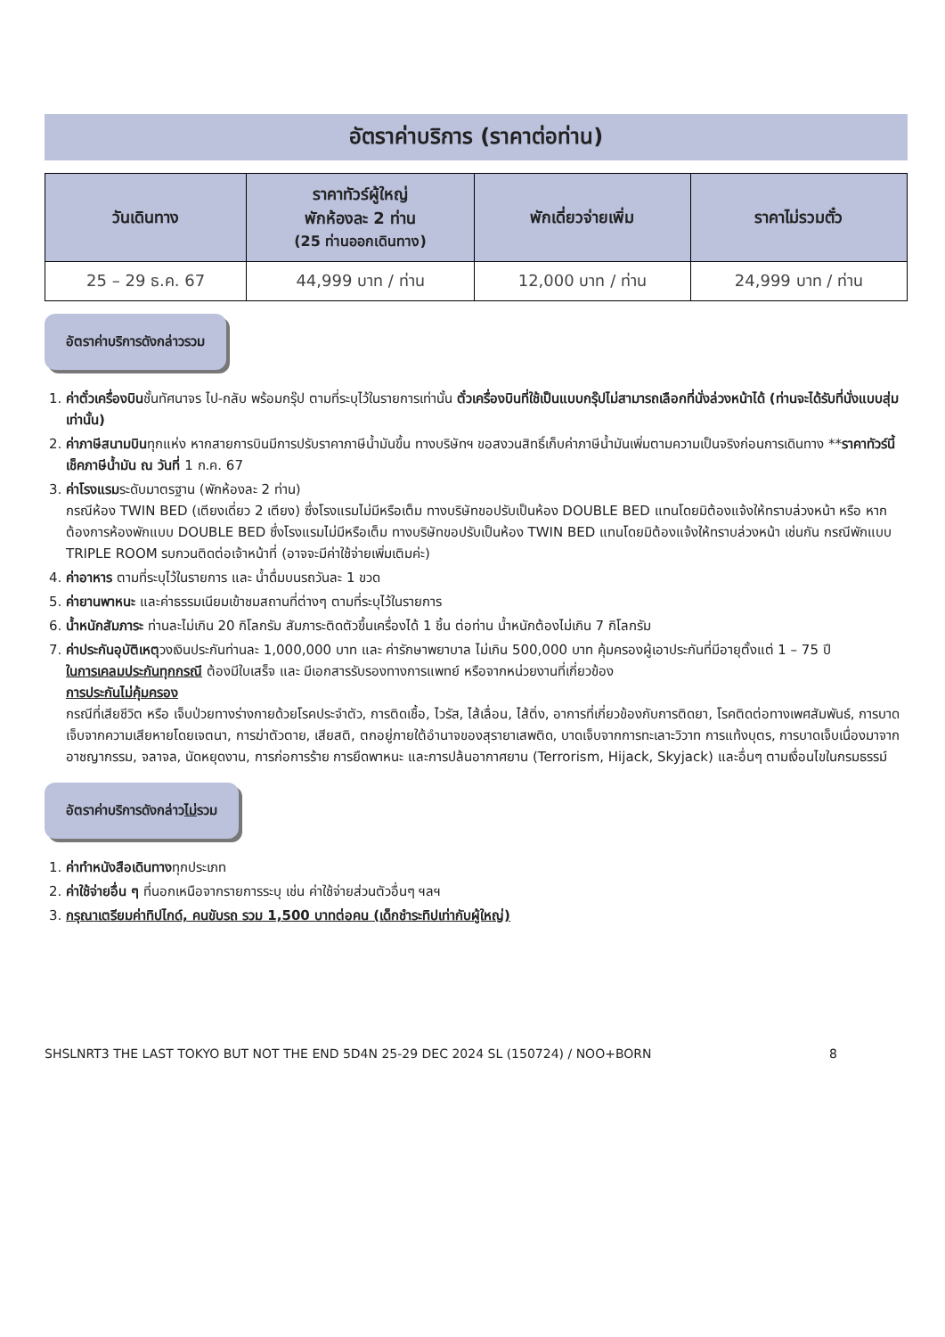อัตราค่าบริการ (ราคาต่อท่าน)
| วันเดินทาง | ราคาทัวร์ผู้ใหญ่ พักห้องละ 2 ท่าน (25 ท่านออกเดินทาง) | พักเดี่ยวจ่ายเพิ่ม | ราคาไม่รวมตั๋ว |
| --- | --- | --- | --- |
| 25 – 29 ธ.ค. 67 | 44,999 บาท / ท่าน | 12,000 บาท / ท่าน | 24,999 บาท / ท่าน |
อัตราค่าบริการดังกล่าวรวม
1. ค่าตั๋วเครื่องบินชั้นทัศนาจร ไป-กลับ พร้อมกรุ๊ป ตามที่ระบุไว้ในรายการเท่านั้น ตั๋วเครื่องบินที่ใช้เป็นแบบกรุ๊ปไม่สามารถเลือกที่นั่งล่วงหน้าได้ (ท่านจะได้รับที่นั่งแบบสุ่มเท่านั้น)
2. ค่าภาษีสนามบินทุกแห่ง หากสายการบินมีการปรับราคาภาษีน้ำมันขึ้น ทางบริษัทฯ ขอสงวนสิทธิ์เก็บค่าภาษีน้ำมันเพิ่มตามความเป็นจริงก่อนการเดินทาง **ราคาทัวร์นี้เช็คภาษีน้ำมัน ณ วันที่ 1 ก.ค. 67
3. ค่าโรงแรมระดับมาตรฐาน (พักห้องละ 2 ท่าน)
กรณีห้อง TWIN BED (เตียงเดี่ยว 2 เตียง) ซึ่งโรงแรมไม่มีหรือเต็ม ทางบริษัทขอปรับเป็นห้อง DOUBLE BED แทนโดยมิต้องแจ้งให้ทราบล่วงหน้า หรือ หากต้องการห้องพักแบบ DOUBLE BED ซึ่งโรงแรมไม่มีหรือเต็ม ทางบริษัทขอปรับเป็นห้อง TWIN BED แทนโดยมิต้องแจ้งให้ทราบล่วงหน้า เช่นกัน กรณีพักแบบ TRIPLE ROOM รบกวนติดต่อเจ้าหน้าที่ (อาจจะมีค่าใช้จ่ายเพิ่มเติมค่ะ)
4. ค่าอาหาร ตามที่ระบุไว้ในรายการ และ น้ำดื่มบนรถวันละ 1 ขวด
5. ค่ายานพาหนะ และค่าธรรมเนียมเข้าชมสถานที่ต่างๆ ตามที่ระบุไว้ในรายการ
6. น้ำหนักสัมภาระ ท่านละไม่เกิน 20 กิโลกรัม สัมภาระติดตัวขึ้นเครื่องได้ 1 ชิ้น ต่อท่าน น้ำหนักต้องไม่เกิน 7 กิโลกรัม
7. ค่าประกันอุบัติเหตุวงเงินประกันท่านละ 1,000,000 บาท และ ค่ารักษาพยาบาล ไม่เกิน 500,000 บาท คุ้มครองผู้เอาประกันที่มีอายุตั้งแต่ 1 – 75 ปี
ในการเคลมประกันทุกกรณี ต้องมีใบเสร็จ และ มีเอกสารรับรองทางการแพทย์ หรือจากหน่วยงานที่เกี่ยวข้อง
การประกันไม่คุ้มครอง
กรณีที่เสียชีวิต หรือ เจ็บป่วยทางร่างกายด้วยโรคประจำตัว, การติดเชื้อ, ไวรัส, ไส้เลื่อน, ไส้ติ่ง, อาการที่เกี่ยวข้องกับการติดยา, โรคติดต่อทางเพศสัมพันธ์, การบาดเจ็บจากความเสียหายโดยเจตนา, การฆ่าตัวตาย, เสียสติ, ตกอยู่ภายใต้อำนาจของสุรายาเสพติด, บาดเจ็บจากการทะเลาะวิวาท การแท้งบุตร, การบาดเจ็บเนื่องมาจากอาชญากรรม, จลาจล, นัดหยุดงาน, การก่อการร้าย การยึดพาหนะ และการปล้นอากาศยาน (Terrorism, Hijack, Skyjack) และอื่นๆ ตามเงื่อนไขในกรมธรรม์
อัตราค่าบริการดังกล่าวไม่รวม
1. ค่าทำหนังสือเดินทางทุกประเภท
2. ค่าใช้จ่ายอื่น ๆ ที่นอกเหนือจากรายการระบุ เช่น ค่าใช้จ่ายส่วนตัวอื่นๆ ฯลฯ
3. กรุณาเตรียมค่าทิปไกด์, คนขับรถ รวม 1,500 บาทต่อคน (เด็กชำระทิปเท่ากับผู้ใหญ่)
SHSLNRT3 THE LAST TOKYO BUT NOT THE END 5D4N 25-29 DEC 2024 SL (150724) / NOO+BORN 8